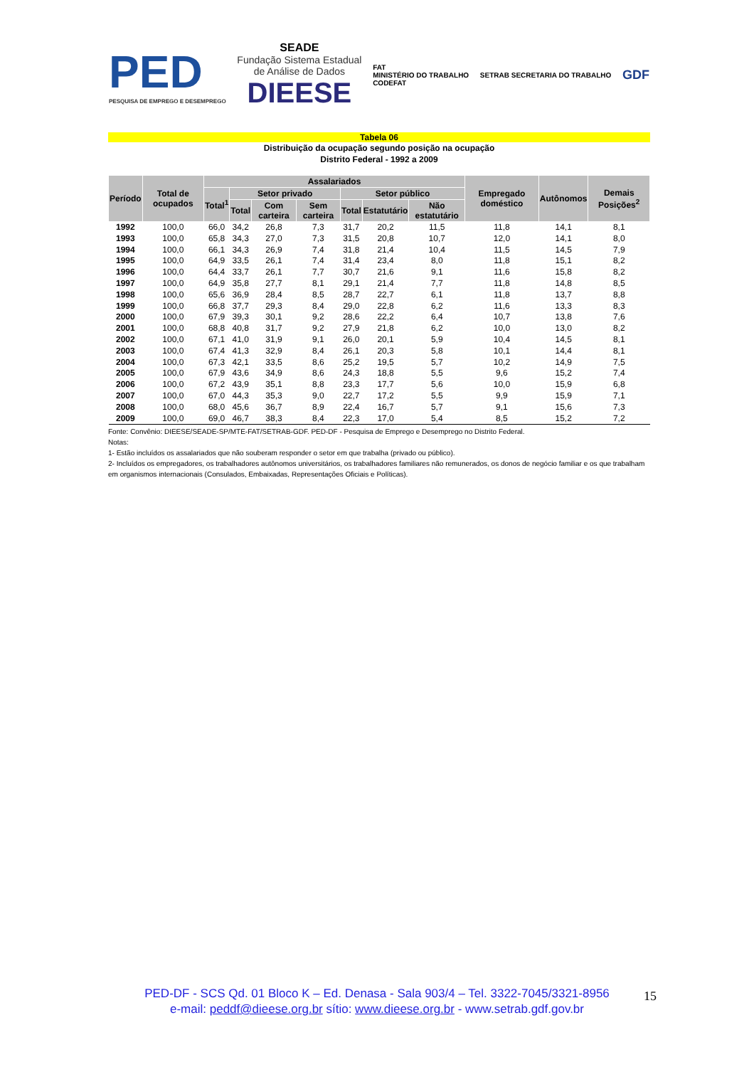PED
PESQUISA DE EMPREGO E DESEMPREGO
SEADE
Fundação Sistema Estadual
de Análise de Dados
DIEESE
FAT
MINISTÉRIO DO TRABALHO
CODEFAT
SETRAB SECRETARIA DO TRABALHO
GDF
Tabela 06
Distribuição da ocupação segundo posição na ocupação
Distrito Federal - 1992 a 2009
| Período | Total de ocupados | Assalariados | | | | | | | Empregado doméstico | Autônomos | Demais Posições<sup>2</sup> |
| --- | --- | --- | --- | --- | --- | --- | --- | --- | --- | --- | --- |
| | | Total<sup>1</sup> | Setor privado | | | Setor público | | | | | |
| | | | Total | Com carteira | Sem carteira | Total | Estatutário | Não estatutário | | | |
| 1992 | 100,0 | 66,0 | 34,2 | 26,8 | 7,3 | 31,7 | 20,2 | 11,5 | 11,8 | 14,1 | 8,1 |
| 1993 | 100,0 | 65,8 | 34,3 | 27,0 | 7,3 | 31,5 | 20,8 | 10,7 | 12,0 | 14,1 | 8,0 |
| 1994 | 100,0 | 66,1 | 34,3 | 26,9 | 7,4 | 31,8 | 21,4 | 10,4 | 11,5 | 14,5 | 7,9 |
| 1995 | 100,0 | 64,9 | 33,5 | 26,1 | 7,4 | 31,4 | 23,4 | 8,0 | 11,8 | 15,1 | 8,2 |
| 1996 | 100,0 | 64,4 | 33,7 | 26,1 | 7,7 | 30,7 | 21,6 | 9,1 | 11,6 | 15,8 | 8,2 |
| 1997 | 100,0 | 64,9 | 35,8 | 27,7 | 8,1 | 29,1 | 21,4 | 7,7 | 11,8 | 14,8 | 8,5 |
| 1998 | 100,0 | 65,6 | 36,9 | 28,4 | 8,5 | 28,7 | 22,7 | 6,1 | 11,8 | 13,7 | 8,8 |
| 1999 | 100,0 | 66,8 | 37,7 | 29,3 | 8,4 | 29,0 | 22,8 | 6,2 | 11,6 | 13,3 | 8,3 |
| 2000 | 100,0 | 67,9 | 39,3 | 30,1 | 9,2 | 28,6 | 22,2 | 6,4 | 10,7 | 13,8 | 7,6 |
| 2001 | 100,0 | 68,8 | 40,8 | 31,7 | 9,2 | 27,9 | 21,8 | 6,2 | 10,0 | 13,0 | 8,2 |
| 2002 | 100,0 | 67,1 | 41,0 | 31,9 | 9,1 | 26,0 | 20,1 | 5,9 | 10,4 | 14,5 | 8,1 |
| 2003 | 100,0 | 67,4 | 41,3 | 32,9 | 8,4 | 26,1 | 20,3 | 5,8 | 10,1 | 14,4 | 8,1 |
| 2004 | 100,0 | 67,3 | 42,1 | 33,5 | 8,6 | 25,2 | 19,5 | 5,7 | 10,2 | 14,9 | 7,5 |
| 2005 | 100,0 | 67,9 | 43,6 | 34,9 | 8,6 | 24,3 | 18,8 | 5,5 | 9,6 | 15,2 | 7,4 |
| 2006 | 100,0 | 67,2 | 43,9 | 35,1 | 8,8 | 23,3 | 17,7 | 5,6 | 10,0 | 15,9 | 6,8 |
| 2007 | 100,0 | 67,0 | 44,3 | 35,3 | 9,0 | 22,7 | 17,2 | 5,5 | 9,9 | 15,9 | 7,1 |
| 2008 | 100,0 | 68,0 | 45,6 | 36,7 | 8,9 | 22,4 | 16,7 | 5,7 | 9,1 | 15,6 | 7,3 |
| 2009 | 100,0 | 69,0 | 46,7 | 38,3 | 8,4 | 22,3 | 17,0 | 5,4 | 8,5 | 15,2 | 7,2 |
Fonte: Convênio: DIEESE/SEADE-SP/MTE-FAT/SETRAB-GDF. PED-DF - Pesquisa de Emprego e Desemprego no Distrito Federal.
Notas:
1- Estão incluídos os assalariados que não souberam responder o setor em que trabalha (privado ou público).
2- Incluídos os empregadores, os trabalhadores autônomos universitários, os trabalhadores familiares não remunerados, os donos de negócio familiar e os que trabalham em organismos internacionais (Consulados, Embaixadas, Representações Oficiais e Políticas).
PED-DF - SCS Qd. 01 Bloco K – Ed. Denasa - Sala 903/4 – Tel. 3322-7045/3321-8956
e-mail: peddf@dieese.org.br sítio: www.dieese.org.br - www.setrab.gdf.gov.br
15